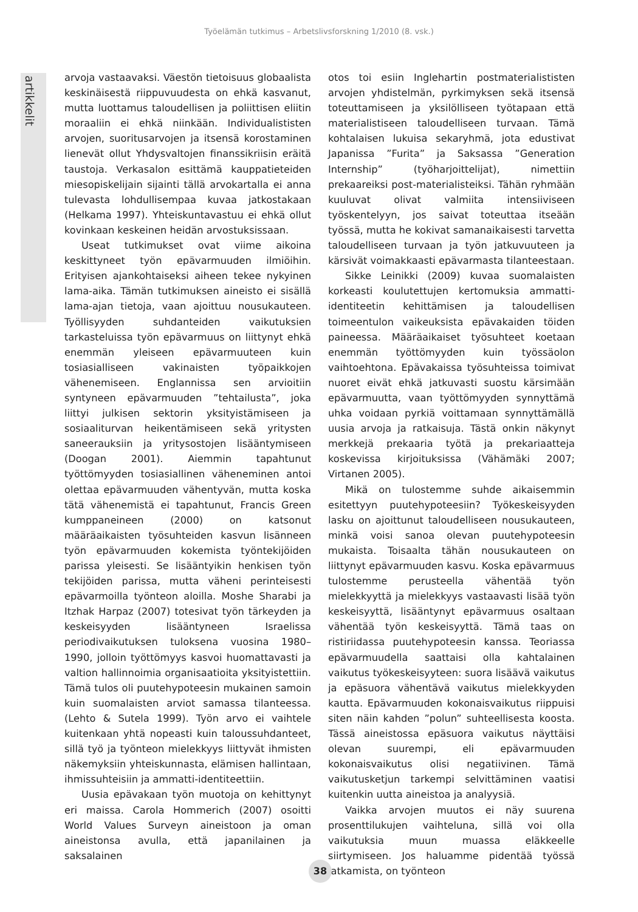Työelämän tutkimus – Arbetslivsforskning 1/2010 (8. vsk.)
artikkelit
arvoja vastaavaksi. Väestön tietoisuus globaalista keskinäisestä riippuvuudesta on ehkä kasvanut, mutta luottamus taloudellisen ja poliittisen eliitin moraaliin ei ehkä niinkään. Individualististen arvojen, suoritusarvojen ja itsensä korostaminen lienevät ollut Yhdysvaltojen finanssikriisin eräitä taustoja. Verkasalon esittämä kauppatieteiden miesopiskelijain sijainti tällä arvokartalla ei anna tulevasta lohdullisempaa kuvaa jatkostakaan (Helkama 1997). Yhteiskuntavastuu ei ehkä ollut kovinkaan keskeinen heidän arvostuksissaan.
Useat tutkimukset ovat viime aikoina keskittyneet työn epävarmuuden ilmiöihin. Erityisen ajankohtaiseksi aiheen tekee nykyinen lama-aika. Tämän tutkimuksen aineisto ei sisällä lama-ajan tietoja, vaan ajoittuu nousukauteen. Työllisyyden suhdanteiden vaikutuksien tarkasteluissa työn epävarmuus on liittynyt ehkä enemmän yleiseen epävarmuuteen kuin tosiasialliseen vakinaisten työpaikkojen vähenemiseen. Englannissa sen arvioitiin syntyneen epävarmuuden ”tehtailusta”, joka liittyi julkisen sektorin yksityistämiseen ja sosiaaliturvan heikentämiseen sekä yritysten saneerauksiin ja yritysostojen lisääntymiseen (Doogan 2001). Aiemmin tapahtunut työttömyyden tosiasiallinen väheneminen antoi olettaa epävarmuuden vähentyvän, mutta koska tätä vähenemistä ei tapahtunut, Francis Green kumppaneineen (2000) on katsonut määräaikaisten työsuhteiden kasvun lisänneen työn epävarmuuden kokemista työntekijöiden parissa yleisesti. Se lisääntyikin henkisen työn tekijöiden parissa, mutta väheni perinteisesti epävarmoilla työnteon aloilla. Moshe Sharabi ja Itzhak Harpaz (2007) totesivat työn tärkeyden ja keskeisyyden lisääntyneen Israelissa periodivaikutuksen tuloksena vuosina 1980–1990, jolloin työttömyys kasvoi huomattavasti ja valtion hallinnoimia organisaatioita yksityistettiin. Tämä tulos oli puutehypoteesin mukainen samoin kuin suomalaisten arviot samassa tilanteessa. (Lehto & Sutela 1999). Työn arvo ei vaihtele kuitenkaan yhtä nopeasti kuin taloussuhdanteet, sillä työ ja työnteon mielekkyys liittyvät ihmisten näkemyksiin yhteiskunnasta, elämisen hallintaan, ihmissuhteisiin ja ammatti-identiteettiin.
Uusia epävakaan työn muotoja on kehittynyt eri maissa. Carola Hommerich (2007) osoitti World Values Surveyn aineistoon ja oman aineistonsa avulla, että japanilainen ja saksalainen
otos toi esiin Inglehartin postmaterialististen arvojen yhdistelmän, pyrkimyksen sekä itsensä toteuttamiseen ja yksilölliseen työtapaan että materialistiseen taloudelliseen turvaan. Tämä kohtalaisen lukuisa sekaryhmä, jota edustivat Japanissa ”Furita” ja Saksassa ”Generation Internship” (työharjoittelijat), nimettiin prekaareiksi post-materialisteiksi. Tähän ryhmään kuuluvat olivat valmiita intensiiviseen työskentelyyn, jos saivat toteuttaa itseään työssä, mutta he kokivat samanaikaisesti tarvetta taloudelliseen turvaan ja työn jatkuvuuteen ja kärsivät voimakkaasti epävarmasta tilanteestaan.
Sikke Leinikki (2009) kuvaa suomalaisten korkeasti koulutettujen kertomuksia ammatti-identiteetin kehittämisen ja taloudellisen toimeentulon vaikeuksista epävakaiden töiden paineessa. Määräaikaiset työsuhteet koetaan enemmän työttömyyden kuin työssäolon vaihtoehtona. Epävakaissa työsuhteissa toimivat nuoret eivät ehkä jatkuvasti suostu kärsimään epävarmuutta, vaan työttömyyden synnyttämä uhka voidaan pyrkiä voittamaan synnyttämällä uusia arvoja ja ratkaisuja. Tästä onkin näkynyt merkkejä prekaaria työtä ja prekariaatteja koskevissa kirjoituksissa (Vähämäki 2007; Virtanen 2005).
Mikä on tulostemme suhde aikaisemmin esitettyyn puutehypoteesiin? Työkeskeisyyden lasku on ajoittunut taloudelliseen nousukauteen, minkä voisi sanoa olevan puutehypoteesin mukaista. Toisaalta tähän nousukauteen on liittynyt epävarmuuden kasvu. Koska epävarmuus tulostemme perusteella vähentää työn mielekkyyttä ja mielekkyys vastaavasti lisää työn keskeisyyttä, lisääntynyt epävarmuus osaltaan vähentää työn keskeisyyttä. Tämä taas on ristiriidassa puutehypoteesin kanssa. Teoriassa epävarmuudella saattaisi olla kahtalainen vaikutus työkeskeisyyteen: suora lisäävä vaikutus ja epäsuora vähentävä vaikutus mielekkyyden kautta. Epävarmuuden kokonaisvaikutus riippuisi siten näin kahden ”polun” suhteellisesta koosta. Tässä aineistossa epäsuora vaikutus näyttäisi olevan suurempi, eli epävarmuuden kokonaisvaikutus olisi negatiivinen. Tämä vaikutusketjun tarkempi selvittäminen vaatisi kuitenkin uutta aineistoa ja analyysiä.
Vaikka arvojen muutos ei näy suurena prosenttilukujen vaihteluna, sillä voi olla vaikutuksia muun muassa eläkkeelle siirtymiseen. Jos haluamme pidentää työssä jatkamista, on työnteon
38